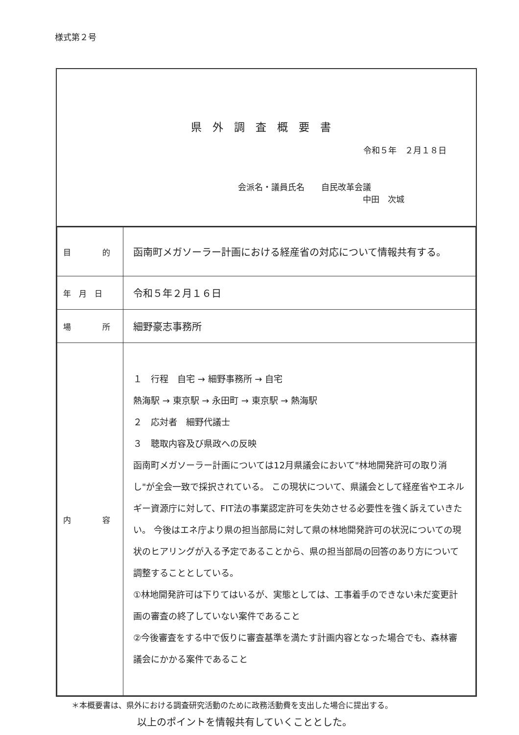様式第２号
県外調査概要書
令和５年　２月１８日
会派名・議員氏名　　自民改革会議
中田　次城
| 目 的 | 函南町メガソーラー計画における経産省の対応について情報共有する。 |
| 年 月 日 | 令和５年２月１６日 |
| 場 所 | 細野豪志事務所 |
| 内 容 | １ 行程 自宅 → 細野事務所 → 自宅 熱海駅 → 東京駅 → 永田町 → 東京駅 → 熱海駅 ２ 応対者 細野代議士 ３ 聴取内容及び県政への反映 函南町メガソーラー計画については12月県議会において"林地開発許可の取り消し"が全会一致で採択されている。 この現状について、県議会として経産省やエネルギー資源庁に対して、FIT法の事業認定許可を失効させる必要性を強く訴えていきたい。 今後はエネ庁より県の担当部局に対して県の林地開発許可の状況についての現状のヒアリングが入る予定であることから、県の担当部局の回答のあり方について調整することとしている。 ①林地開発許可は下りてはいるが、実態としては、工事着手のできない未だ変更計画の審査の終了していない案件であること ②今後審査をする中で仮りに審査基準を満たす計画内容となった場合でも、森林審議会にかかる案件であること |
＊本概要書は、県外における調査研究活動のために政務活動費を支出した場合に提出する。
以上のポイントを情報共有していくこととした。